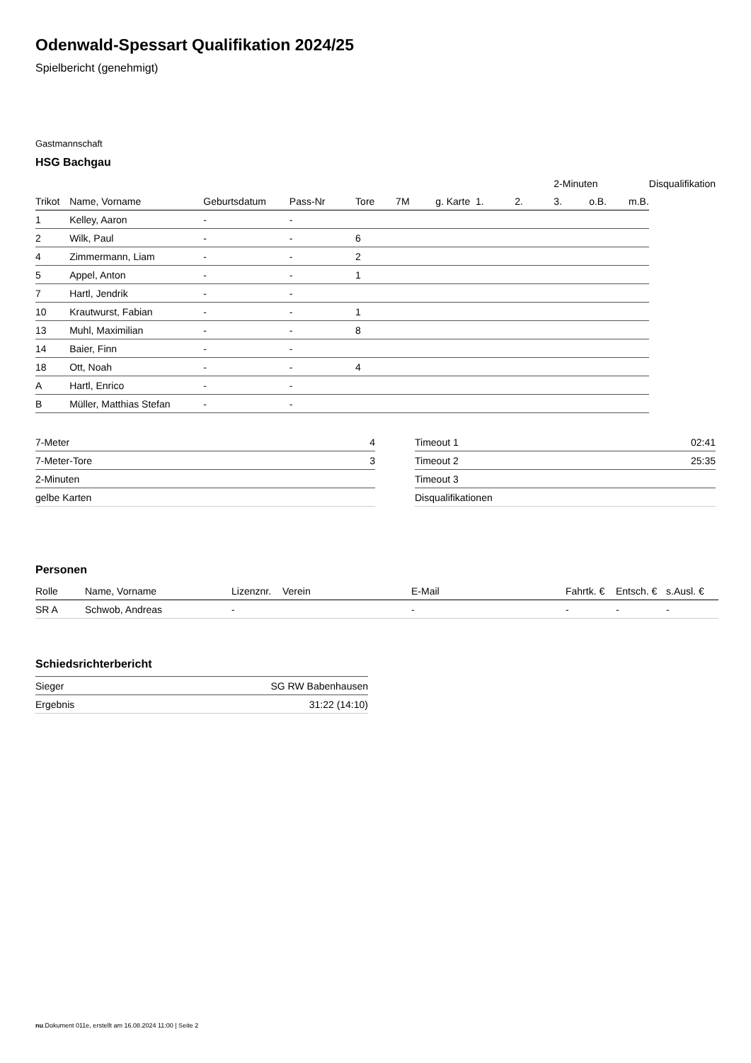Odenwald-Spessart Qualifikation 2024/25
Spielbericht (genehmigt)
Gastmannschaft
HSG Bachgau
| | | | | | | | | | 2-Minuten | | | Disqualifikation |
| --- | --- | --- | --- | --- | --- | --- | --- | --- | --- | --- | --- | --- |
| Trikot | Name, Vorname | Geburtsdatum | Pass-Nr | Tore | 7M | g. Karte | 1. | 2. | 3. | o.B. | m.B. | |
| 1 | Kelley, Aaron | - | - | | | | | | | | | |
| 2 | Wilk, Paul | - | - | 6 | | | | | | | | |
| 4 | Zimmermann, Liam | - | - | 2 | | | | | | | | |
| 5 | Appel, Anton | - | - | 1 | | | | | | | | |
| 7 | Hartl, Jendrik | - | - | | | | | | | | | |
| 10 | Krautwurst, Fabian | - | - | 1 | | | | | | | | |
| 13 | Muhl, Maximilian | - | - | 8 | | | | | | | | |
| 14 | Baier, Finn | - | - | | | | | | | | | |
| 18 | Ott, Noah | - | - | 4 | | | | | | | | |
| A | Hartl, Enrico | - | - | | | | | | | | | |
| B | Müller, Matthias Stefan | - | - | | | | | | | | | |
| 7-Meter | 4 |
| 7-Meter-Tore | 3 |
| 2-Minuten | |
| gelbe Karten | |
| Timeout 1 | 02:41 |
| Timeout 2 | 25:35 |
| Timeout 3 | |
| Disqualifikationen | |
Personen
| Rolle | Name, Vorname | Lizenznr. | Verein | E-Mail | Fahrtk. € | Entsch. € | s.Ausl. € |
| --- | --- | --- | --- | --- | --- | --- | --- |
| SR A | Schwob, Andreas | - | | - | - | - | - |
Schiedsrichterbericht
| Sieger | SG RW Babenhausen |
| Ergebnis | 31:22 (14:10) |
nu.Dokument 011e, erstellt am 16.08.2024 11:00 | Seite 2